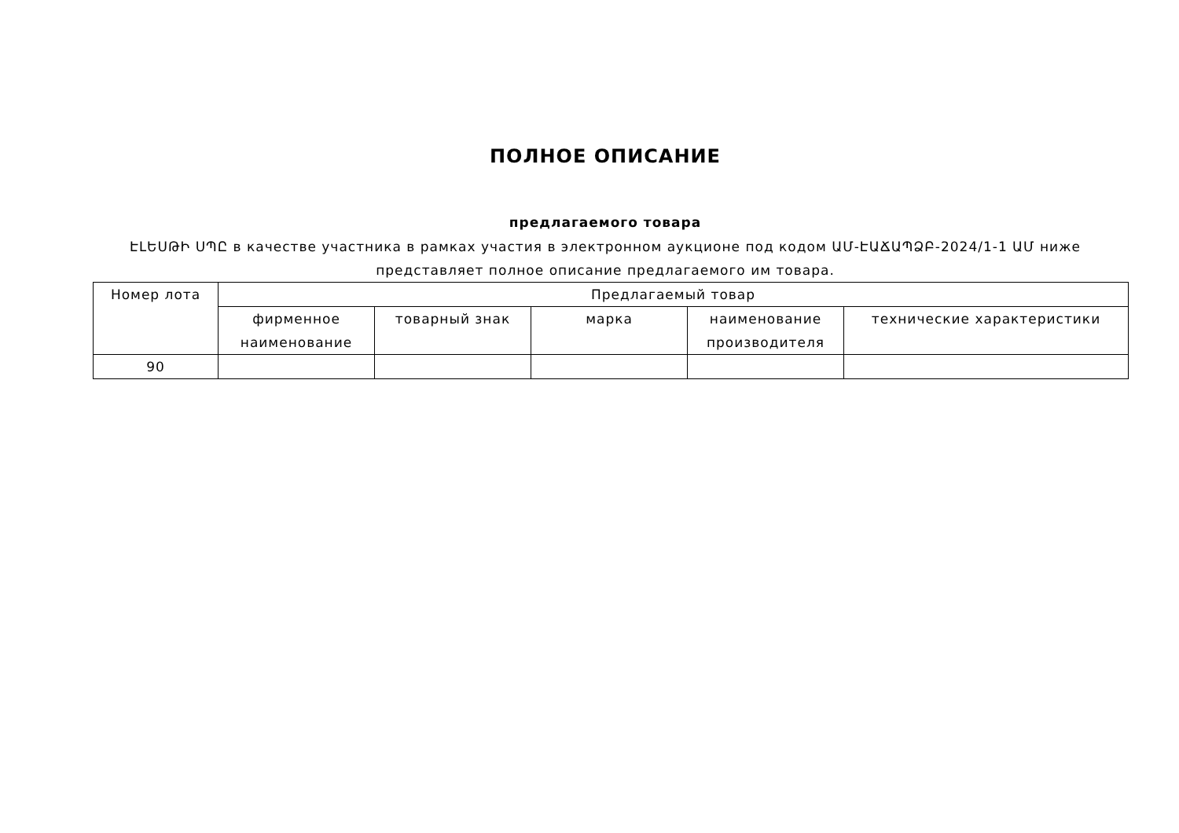ПОЛНОЕ ОПИСАНИЕ
предлагаемого товара
ԷԼԵՍԹԻ ՍՊԸ в качестве участника в рамках участия в электронном аукционе под кодом ԱՄ-ԷԱՃԱՊՁԲ-2024/1-1 ԱՄ ниже представляет полное описание предлагаемого им товара.
| Номер лота | Предлагаемый товар | | | | |
| --- | --- | --- | --- | --- | --- |
| | фирменное наименование | товарный знак | марка | наименование производителя | технические характеристики |
| 90 | | | | | |